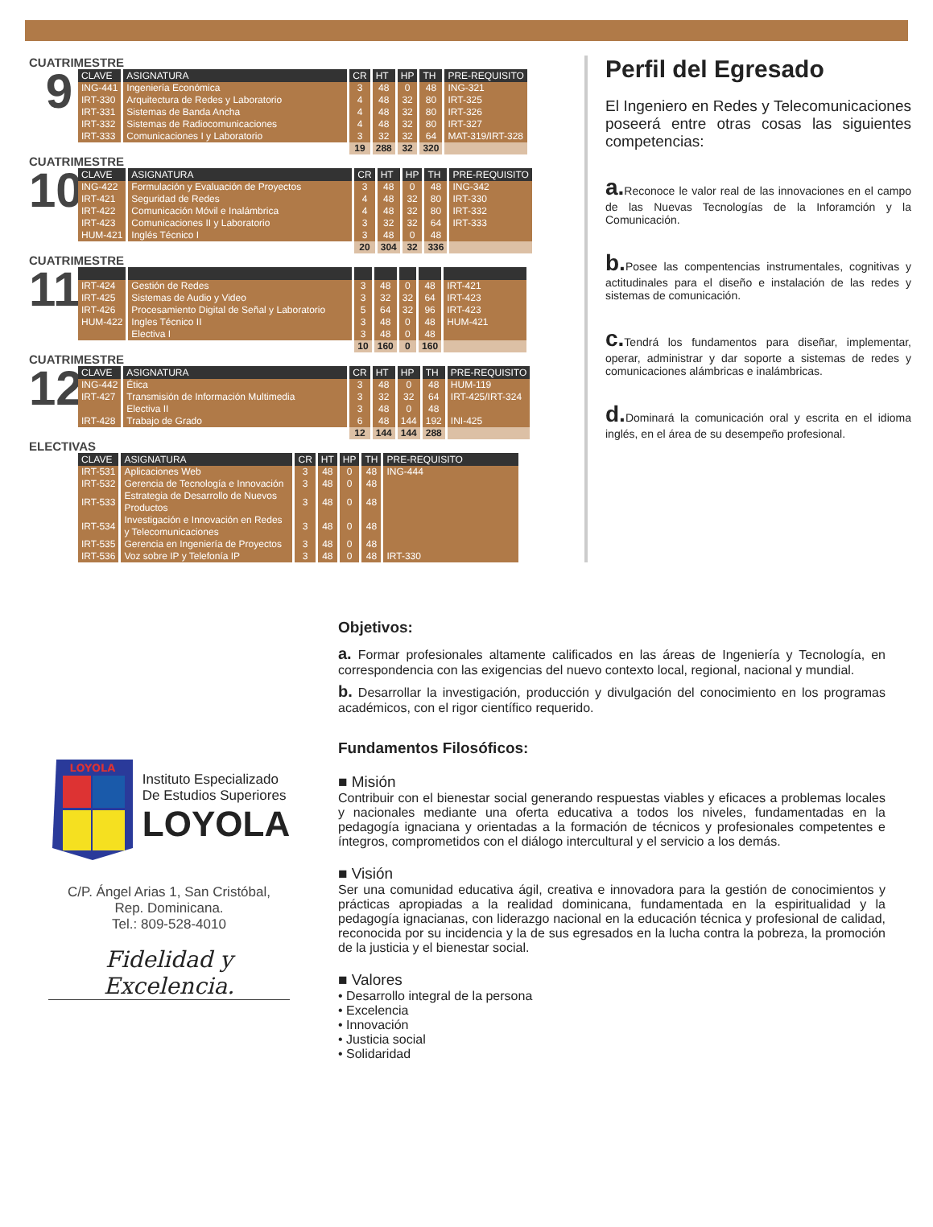CUATRIMESTRE
9
| CLAVE | ASIGNATURA | CR | HT | HP | TH | PRE-REQUISITO |
| --- | --- | --- | --- | --- | --- | --- |
| ING-441 | Ingeniería Económica | 3 | 48 | 0 | 48 | ING-321 |
| IRT-330 | Arquitectura de Redes y Laboratorio | 4 | 48 | 32 | 80 | IRT-325 |
| IRT-331 | Sistemas de Banda Ancha | 4 | 48 | 32 | 80 | IRT-326 |
| IRT-332 | Sistemas de Radiocomunicaciones | 4 | 48 | 32 | 80 | IRT-327 |
| IRT-333 | Comunicaciones I y Laboratorio | 3 | 32 | 32 | 64 | MAT-319/IRT-328 |
| | | 19 | 288 | 32 | 320 | |
CUATRIMESTRE
10
| CLAVE | ASIGNATURA | CR | HT | HP | TH | PRE-REQUISITO |
| --- | --- | --- | --- | --- | --- | --- |
| ING-422 | Formulación y Evaluación de Proyectos | 3 | 48 | 0 | 48 | ING-342 |
| IRT-421 | Seguridad de Redes | 4 | 48 | 32 | 80 | IRT-330 |
| IRT-422 | Comunicación Móvil e Inalámbrica | 4 | 48 | 32 | 80 | IRT-332 |
| IRT-423 | Comunicaciones II y Laboratorio | 3 | 32 | 32 | 64 | IRT-333 |
| HUM-421 | Inglés Técnico I | 3 | 48 | 0 | 48 | |
| | | 20 | 304 | 32 | 336 | |
CUATRIMESTRE
11
| IRT-424 | Gestión de Redes | 3 | 48 | 0 | 48 | IRT-421 |
| IRT-425 | Sistemas de Audio y Video | 3 | 32 | 32 | 64 | IRT-423 |
| IRT-426 | Procesamiento Digital de Señal y Laboratorio | 5 | 64 | 32 | 96 | IRT-423 |
| HUM-422 | Ingles Técnico II | 3 | 48 | 0 | 48 | HUM-421 |
| | Electiva I | 3 | 48 | 0 | 48 | |
| | | 10 | 160 | 0 | 160 | |
CUATRIMESTRE
12
| CLAVE | ASIGNATURA | CR | HT | HP | TH | PRE-REQUISITO |
| --- | --- | --- | --- | --- | --- | --- |
| ING-442 | Ética | 3 | 48 | 0 | 48 | HUM-119 |
| IRT-427 | Transmisión de Información Multimedia | 3 | 32 | 32 | 64 | IRT-425/IRT-324 |
| | Electiva II | 3 | 48 | 0 | 48 | |
| IRT-428 | Trabajo de Grado | 6 | 48 | 144 | 192 | INI-425 |
| | | 12 | 144 | 144 | 288 | |
ELECTIVAS
| CLAVE | ASIGNATURA | CR | HT | HP | TH | PRE-REQUISITO |
| --- | --- | --- | --- | --- | --- | --- |
| IRT-531 | Aplicaciones Web | 3 | 48 | 0 | 48 | ING-444 |
| IRT-532 | Gerencia de Tecnología e Innovación | 3 | 48 | 0 | 48 | |
| IRT-533 | Estrategia de Desarrollo de Nuevos Productos | 3 | 48 | 0 | 48 | |
| IRT-534 | Investigación e Innovación en Redes y Telecomunicaciones | 3 | 48 | 0 | 48 | |
| IRT-535 | Gerencia en Ingeniería de Proyectos | 3 | 48 | 0 | 48 | |
| IRT-536 | Voz sobre IP y Telefonía IP | 3 | 48 | 0 | 48 | IRT-330 |
Perfil del Egresado
El Ingeniero en Redes y Telecomunicaciones poseerá entre otras cosas las siguientes competencias:
a. Reconoce le valor real de las innovaciones en el campo de las Nuevas Tecnologías de la Inforamción y la Comunicación.
b. Posee las compentencias instrumentales, cognitivas y actitudinales para el diseño e instalación de las redes y sistemas de comunicación.
c. Tendrá los fundamentos para diseñar, implementar, operar, administrar y dar soporte a sistemas de redes y comunicaciones alámbricas e inalámbricas.
d. Dominará la comunicación oral y escrita en el idioma inglés, en el área de su desempeño profesional.
LOYOLA
Instituto Especializado
De Estudios Superiores
LOYOLA
C/P. Ángel Arias 1, San Cristóbal,
Rep. Dominicana.
Tel.: 809-528-4010
Fidelidad y Excelencia.
Objetivos:
a. Formar profesionales altamente calificados en las áreas de Ingeniería y Tecnología, en correspondencia con las exigencias del nuevo contexto local, regional, nacional y mundial.
b. Desarrollar la investigación, producción y divulgación del conocimiento en los programas académicos, con el rigor científico requerido.
Fundamentos Filosóficos:
■ Misión
Contribuir con el bienestar social generando respuestas viables y eficaces a problemas locales y nacionales mediante una oferta educativa a todos los niveles, fundamentadas en la pedagogía ignaciana y orientadas a la formación de técnicos y profesionales competentes e íntegros, comprometidos con el diálogo intercultural y el servicio a los demás.
■ Visión
Ser una comunidad educativa ágil, creativa e innovadora para la gestión de conocimientos y prácticas apropiadas a la realidad dominicana, fundamentada en la espiritualidad y la pedagogía ignacianas, con liderazgo nacional en la educación técnica y profesional de calidad, reconocida por su incidencia y la de sus egresados en la lucha contra la pobreza, la promoción de la justicia y el bienestar social.
■ Valores
• Desarrollo integral de la persona
• Excelencia
• Innovación
• Justicia social
• Solidaridad